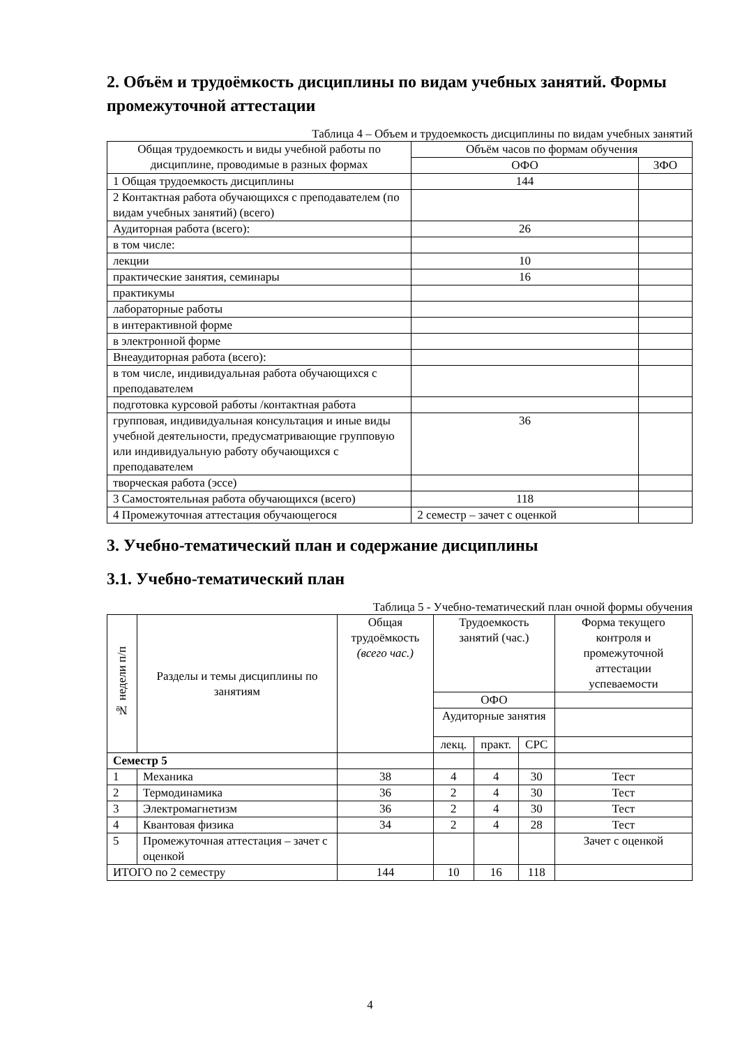2. Объём и трудоёмкость дисциплины по видам учебных занятий. Формы промежуточной аттестации
Таблица 4 – Объем и трудоемкость дисциплины по видам учебных занятий
| Общая трудоемкость и виды учебной работы по дисциплине, проводимые в разных формах | Объём часов по формам обучения | |
| --- | --- | --- |
| | ОФО | ЗФО |
| 1 Общая трудоемкость дисциплины | 144 | |
| 2 Контактная работа обучающихся с преподавателем (по видам учебных занятий) (всего) | | |
| Аудиторная работа (всего): | 26 | |
| в том числе: | | |
| лекции | 10 | |
| практические занятия, семинары | 16 | |
| практикумы | | |
| лабораторные работы | | |
| в интерактивной форме | | |
| в электронной форме | | |
| Внеаудиторная работа (всего): | | |
| в том числе, индивидуальная работа обучающихся с преподавателем | | |
| подготовка курсовой работы /контактная работа | | |
| групповая, индивидуальная консультация и иные виды учебной деятельности, предусматривающие групповую или индивидуальную работу обучающихся с преподавателем | 36 | |
| творческая работа (эссе) | | |
| 3 Самостоятельная работа обучающихся (всего) | 118 | |
| 4 Промежуточная аттестация обучающегося | 2 семестр – зачет с оценкой | |
3. Учебно-тематический план и содержание дисциплины
3.1. Учебно-тематический план
Таблица 5 - Учебно-тематический план очной формы обучения
| № недели п/п | Разделы и темы дисциплины по занятиям | Общая трудоёмкость (всего час.) | Трудоемкость занятий (час.) | | | Форма текущего контроля и промежуточной аттестации успеваемости |
| --- | --- | --- | --- | --- | --- | --- |
| | | | ОФО | | | |
| | | | Аудиторные занятия | | | |
| | | | лекц. | практ. | СРС | |
| Семестр 5 | | | | | | |
| 1 | Механика | 38 | 4 | 4 | 30 | Тест |
| 2 | Термодинамика | 36 | 2 | 4 | 30 | Тест |
| 3 | Электромагнетизм | 36 | 2 | 4 | 30 | Тест |
| 4 | Квантовая физика | 34 | 2 | 4 | 28 | Тест |
| 5 | Промежуточная аттестация – зачет с оценкой | | | | | Зачет с оценкой |
| ИТОГО по 2 семестру | | 144 | 10 | 16 | 118 | |
4